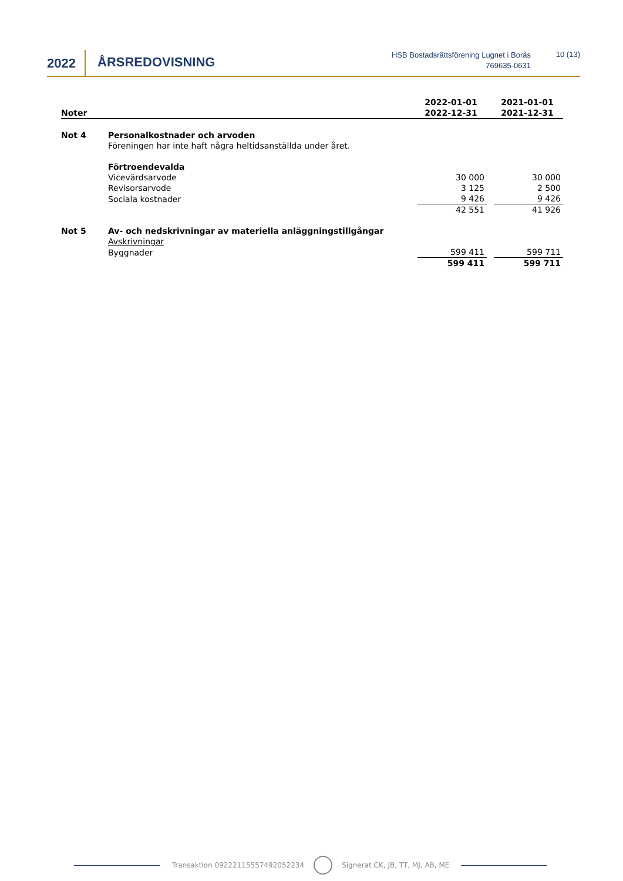2022 ÅRSREDOVISNING
HSB Bostadsrättsförening Lugnet i Borås
769635-0631
10 (13)
| Noter | | 2022-01-01 2022-12-31 | | 2021-01-01 2021-12-31 |
| --- | --- | --- | --- | --- |
| Not 4 | Personalkostnader och arvoden | | | |
| | Föreningen har inte haft några heltidsanställda under året. | | | |
| | Förtroendevalda | | | |
| | Vicevärdsarvode | 30 000 | | 30 000 |
| | Revisorsarvode | 3 125 | | 2 500 |
| | Sociala kostnader | 9 426 | | 9 426 |
| | | 42 551 | | 41 926 |
| Not 5 | Av- och nedskrivningar av materiella anläggningstillgångar | | | |
| | Avskrivningar | | | |
| | Byggnader | 599 411 | | 599 711 |
| | | 599 411 | | 599 711 |
Transaktion 09222115557492052234 Signerat CK, JB, TT, MJ, AB, ME